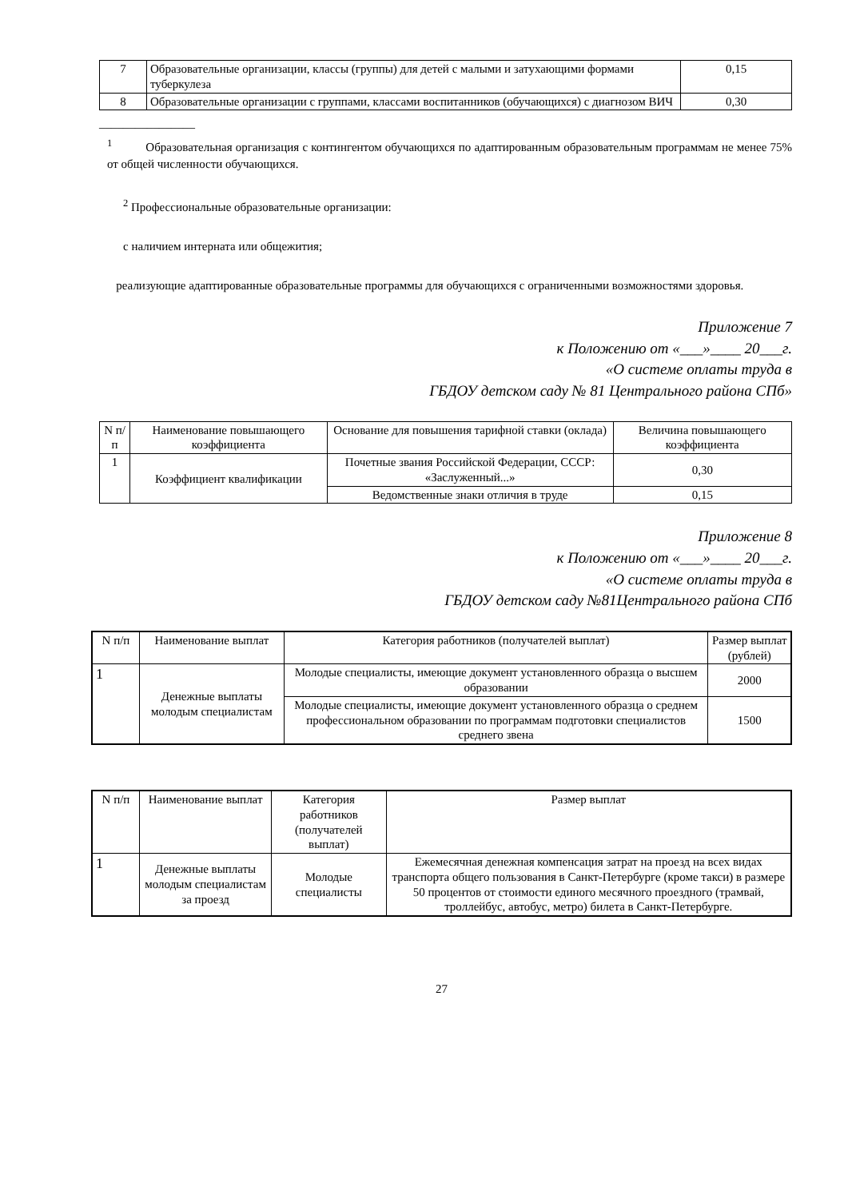| 7 | Образовательные организации, классы (группы) для детей с малыми и затухающими формами туберкулеза | 0,15 |
| 8 | Образовательные организации с группами, классами воспитанников (обучающихся) с диагнозом ВИЧ | 0,30 |
________________
<sup>1</sup> Образовательная организация с контингентом обучающихся по адаптированным образовательным программам не менее 75% от общей численности обучающихся.
<sup>2</sup> Профессиональные образовательные организации:
с наличием интерната или общежития;
реализующие адаптированные образовательные программы для обучающихся с ограниченными возможностями здоровья.
Приложение 7
к Положению от «___»____ 20___г.
«О системе оплаты труда в
ГБДОУ детском саду № 81 Центрального района СПб»
| N п/п | Наименование повышающего коэффициента | Основание для повышения тарифной ставки (оклада) | Величина повышающего коэффициента |
| --- | --- | --- | --- |
| 1 | Коэффициент квалификации | Почетные звания Российской Федерации, СССР: «Заслуженный...» | 0,30 |
| | | Ведомственные знаки отличия в труде | 0,15 |
Приложение 8
к Положению от «___»____ 20___г.
«О системе оплаты труда в
ГБДОУ детском саду №81Центрального района СПб
| N п/п | Наименование выплат | Категория работников (получателей выплат) | Размер выплат (рублей) |
| --- | --- | --- | --- |
| 1 | Денежные выплаты молодым специалистам | Молодые специалисты, имеющие документ установленного образца о высшем образовании | 2000 |
| | | Молодые специалисты, имеющие документ установленного образца о среднем профессиональном образовании по программам подготовки специалистов среднего звена | 1500 |
| N п/п | Наименование выплат | Категория работников (получателей выплат) | Размер выплат |
| --- | --- | --- | --- |
| 1 | Денежные выплаты молодым специалистам за проезд | Молодые специалисты | Ежемесячная денежная компенсация затрат на проезд на всех видах транспорта общего пользования в Санкт-Петербурге (кроме такси) в размере 50 процентов от стоимости единого месячного проездного (трамвай, троллейбус, автобус, метро) билета в Санкт-Петербурге. |
27